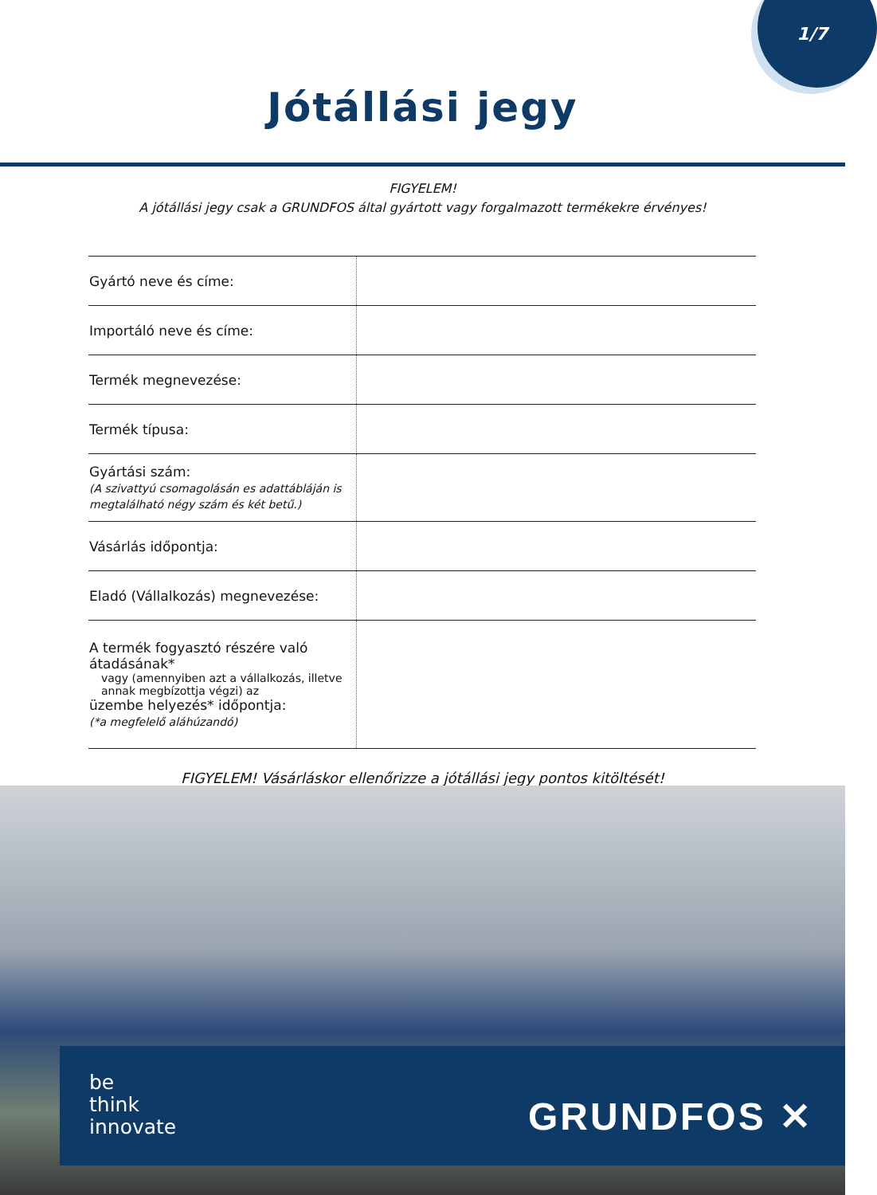1/7
Jótállási jegy
FIGYELEM!
A jótállási jegy csak a GRUNDFOS által gyártott vagy forgalmazott termékekre érvényes!
| Gyártó neve és címe: | |
| Importáló neve és címe: | |
| Termék megnevezése: | |
| Termék típusa: | |
| Gyártási szám: (A szivattyú csomagolásán es adattábláján is megtalálható négy szám és két betű.) | |
| Vásárlás időpontja: | |
| Eladó (Vállalkozás) megnevezése: | |
| A termék fogyasztó részére való átadásának* vagy (amennyiben azt a vállalkozás, illetve annak megbízottja végzi) az üzembe helyezés* időpontja: (*a megfelelő aláhúzandó) | |
FIGYELEM! Vásárláskor ellenőrizze a jótállási jegy pontos kitöltését!
be
think
innovate
GRUNDFOS ✕